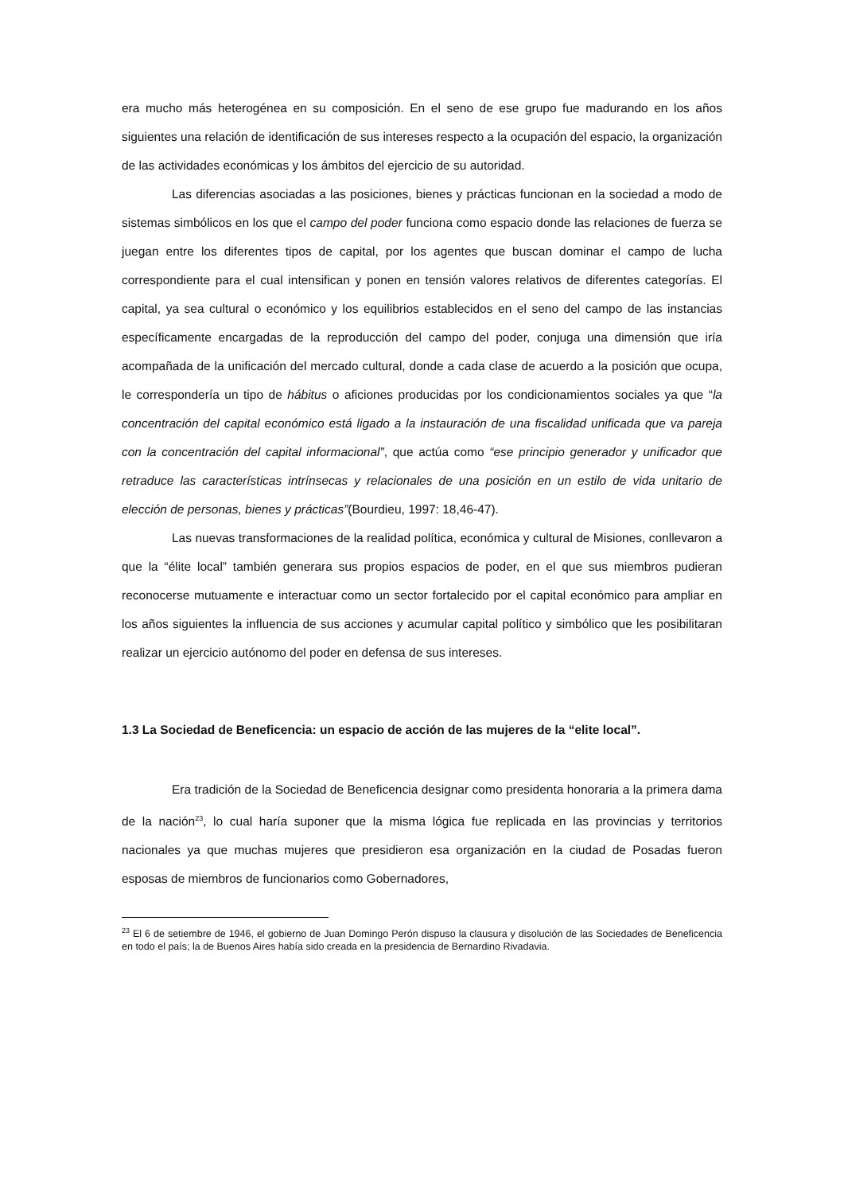era mucho más heterogénea en su composición. En el seno de ese grupo fue madurando en los años siguientes una relación de identificación de sus intereses respecto a la ocupación del espacio, la organización de las actividades económicas y los ámbitos del ejercicio de su autoridad.
Las diferencias asociadas a las posiciones, bienes y prácticas funcionan en la sociedad a modo de sistemas simbólicos en los que el campo del poder funciona como espacio donde las relaciones de fuerza se juegan entre los diferentes tipos de capital, por los agentes que buscan dominar el campo de lucha correspondiente para el cual intensifican y ponen en tensión valores relativos de diferentes categorías. El capital, ya sea cultural o económico y los equilibrios establecidos en el seno del campo de las instancias específicamente encargadas de la reproducción del campo del poder, conjuga una dimensión que iría acompañada de la unificación del mercado cultural, donde a cada clase de acuerdo a la posición que ocupa, le correspondería un tipo de hábitus o aficiones producidas por los condicionamientos sociales ya que “la concentración del capital económico está ligado a la instauración de una fiscalidad unificada que va pareja con la concentración del capital informacional”, que actúa como “ese principio generador y unificador que retraduce las características intrínsecas y relacionales de una posición en un estilo de vida unitario de elección de personas, bienes y prácticas”(Bourdieu, 1997: 18,46-47).
Las nuevas transformaciones de la realidad política, económica y cultural de Misiones, conllevaron a que la “élite local” también generara sus propios espacios de poder, en el que sus miembros pudieran reconocerse mutuamente e interactuar como un sector fortalecido por el capital económico para ampliar en los años siguientes la influencia de sus acciones y acumular capital político y simbólico que les posibilitaran realizar un ejercicio autónomo del poder en defensa de sus intereses.
1.3 La Sociedad de Beneficencia: un espacio de acción de las mujeres de la “elite local”.
Era tradición de la Sociedad de Beneficencia designar como presidenta honoraria a la primera dama de la nación<sup>23</sup>, lo cual haría suponer que la misma lógica fue replicada en las provincias y territorios nacionales ya que muchas mujeres que presidieron esa organización en la ciudad de Posadas fueron esposas de miembros de funcionarios como Gobernadores,
<sup>23</sup> El 6 de setiembre de 1946, el gobierno de Juan Domingo Perón dispuso la clausura y disolución de las Sociedades de Beneficencia en todo el país; la de Buenos Aires había sido creada en la presidencia de Bernardino Rivadavia.